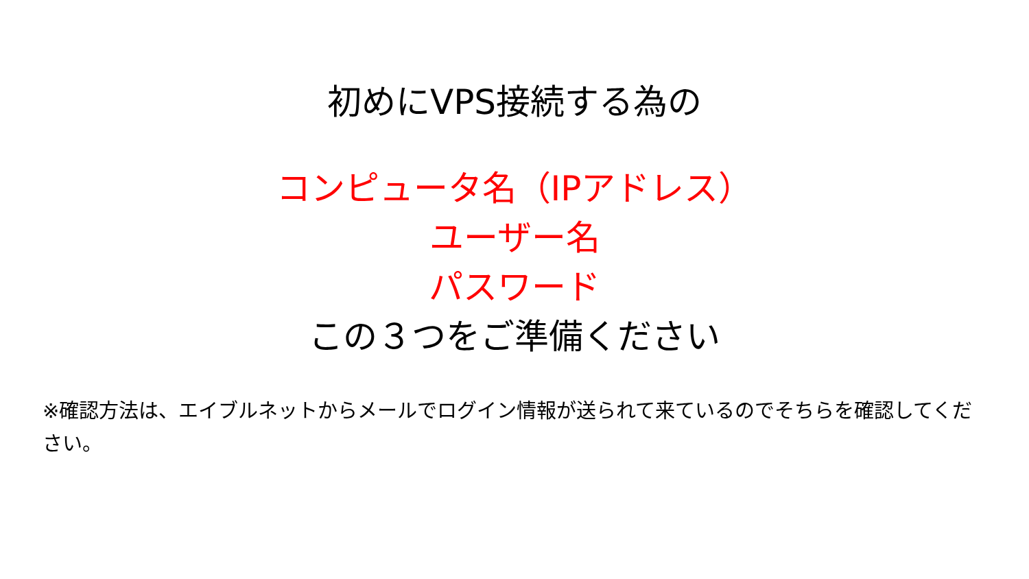初めにVPS接続する為の
コンピュータ名（IPアドレス）
ユーザー名
パスワード
この３つをご準備ください
※確認方法は、エイブルネットからメールでログイン情報が送られて来ているのでそちらを確認してください。